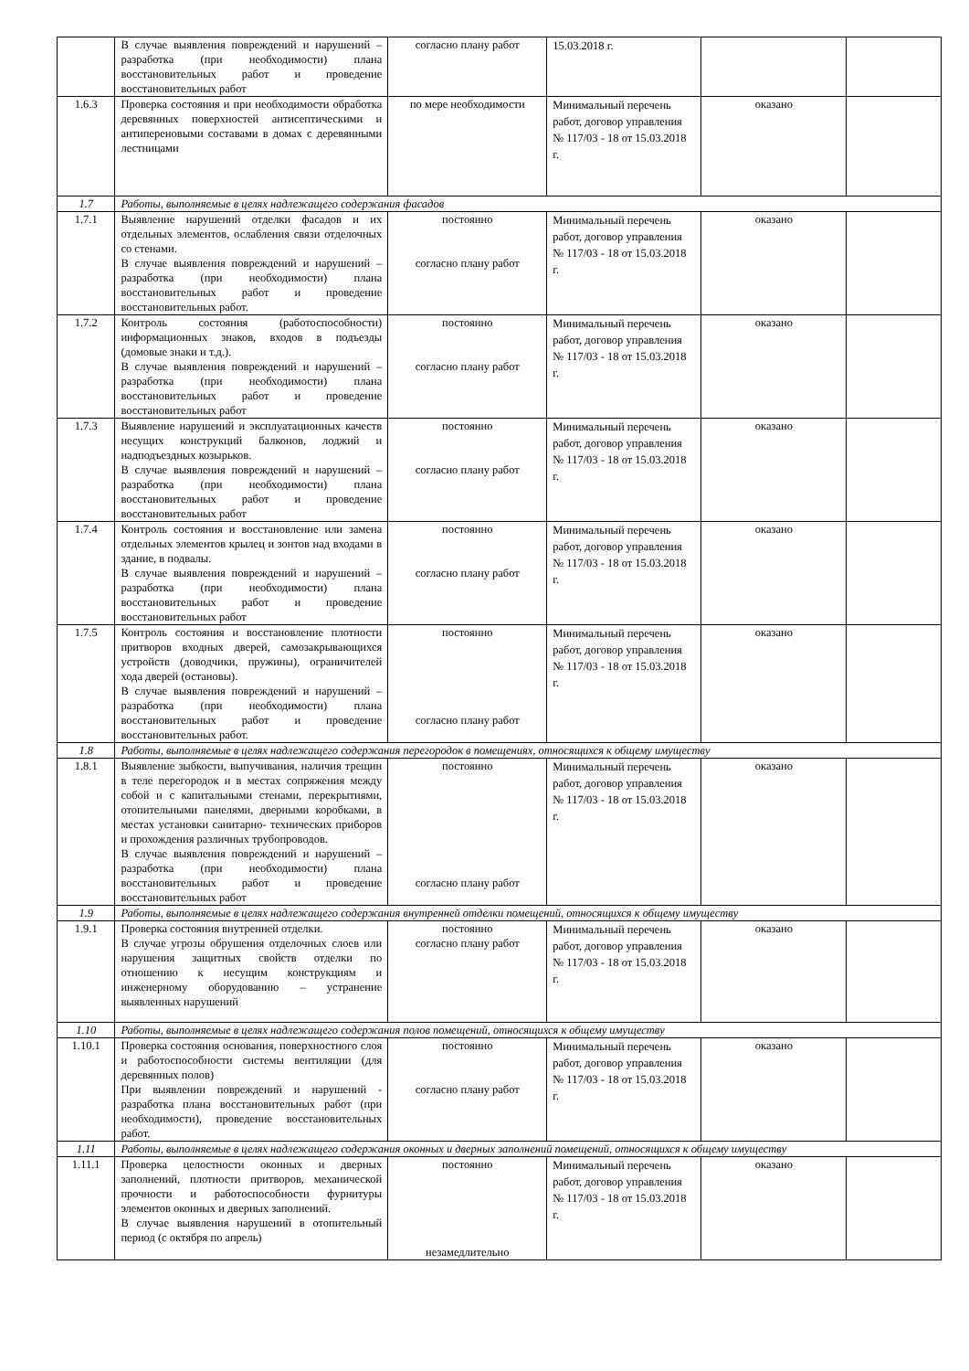| | В случае выявления повреждений и нарушений – разработка (при необходимости) плана восстановительных работ и проведение восстановительных работ | согласно плану работ | 15.03.2018 г. | | |
| 1.6.3 | Проверка состояния и при необходимости обработка деревянных поверхностей антисептическими и антипереновыми составами в домах с деревянными лестницами | по мере необходимости | Минимальный перечень работ, договор управления № 117/03 - 18 от 15.03.2018 г. | оказано | |
| 1.7 | Работы, выполняемые в целях надлежащего содержания фасадов | | | | |
| 1.7.1 | Выявление нарушений отделки фасадов и их отдельных элементов, ослабления связи отделочных со стенами. В случае выявления повреждений и нарушений – разработка (при необходимости) плана восстановительных работ и проведение восстановительных работ. | постоянно согласно плану работ | Минимальный перечень работ, договор управления № 117/03 - 18 от 15.03.2018 г. | оказано | |
| 1.7.2 | Контроль состояния (работоспособности) информационных знаков, входов в подъезды (домовые знаки и т.д.). В случае выявления повреждений и нарушений – разработка (при необходимости) плана восстановительных работ и проведение восстановительных работ | постоянно согласно плану работ | Минимальный перечень работ, договор управления № 117/03 - 18 от 15.03.2018 г. | оказано | |
| 1.7.3 | Выявление нарушений и эксплуатационных качеств несущих конструкций балконов, лоджий и надподъездных козырьков. В случае выявления повреждений и нарушений – разработка (при необходимости) плана восстановительных работ и проведение восстановительных работ | постоянно согласно плану работ | Минимальный перечень работ, договор управления № 117/03 - 18 от 15.03.2018 г. | оказано | |
| 1.7.4 | Контроль состояния и восстановление или замена отдельных элементов крылец и зонтов над входами в здание, в подвалы. В случае выявления повреждений и нарушений – разработка (при необходимости) плана восстановительных работ и проведение восстановительных работ | постоянно согласно плану работ | Минимальный перечень работ, договор управления № 117/03 - 18 от 15.03.2018 г. | оказано | |
| 1.7.5 | Контроль состояния и восстановление плотности притворов входных дверей, самозакрывающихся устройств (доводчики, пружины), ограничителей хода дверей (остановы). В случае выявления повреждений и нарушений – разработка (при необходимости) плана восстановительных работ и проведение восстановительных работ. | постоянно согласно плану работ | Минимальный перечень работ, договор управления № 117/03 - 18 от 15.03.2018 г. | оказано | |
| 1.8 | Работы, выполняемые в целях надлежащего содержания перегородок в помещениях, относящихся к общему имуществу | | | | |
| 1.8.1 | Выявление зыбкости, выпучивания, наличия трещин в теле перегородок и в местах сопряжения между собой и с капитальными стенами, перекрытиями, отопительными панелями, дверными коробками, в местах установки санитарно- технических приборов и прохождения различных трубопроводов. В случае выявления повреждений и нарушений – разработка (при необходимости) плана восстановительных работ и проведение восстановительных работ | постоянно согласно плану работ | Минимальный перечень работ, договор управления № 117/03 - 18 от 15.03.2018 г. | оказано | |
| 1.9 | Работы, выполняемые в целях надлежащего содержания внутренней отделки помещений, относящихся к общему имуществу | | | | |
| 1.9.1 | Проверка состояния внутренней отделки. В случае угрозы обрушения отделочных слоев или нарушения защитных свойств отделки по отношению к несущим конструкциям и инженерному оборудованию – устранение выявленных нарушений | постоянно согласно плану работ | Минимальный перечень работ, договор управления № 117/03 - 18 от 15.03.2018 г. | оказано | |
| 1.10 | Работы, выполняемые в целях надлежащего содержания полов помещений, относящихся к общему имуществу | | | | |
| 1.10.1 | Проверка состояния основания, поверхностного слоя и работоспособности системы вентиляции (для деревянных полов) При выявлении повреждений и нарушений - разработка плана восстановительных работ (при необходимости), проведение восстановительных работ. | постоянно согласно плану работ | Минимальный перечень работ, договор управления № 117/03 - 18 от 15.03.2018 г. | оказано | |
| 1.11 | Работы, выполняемые в целях надлежащего содержания оконных и дверных заполнений помещений, относящихся к общему имуществу | | | | |
| 1.11.1 | Проверка целостности оконных и дверных заполнений, плотности притворов, механической прочности и работоспособности фурнитуры элементов оконных и дверных заполнений. В случае выявления нарушений в отопительный период (с октября по апрель) | постоянно незамедлительно | Минимальный перечень работ, договор управления № 117/03 - 18 от 15.03.2018 г. | оказано | |